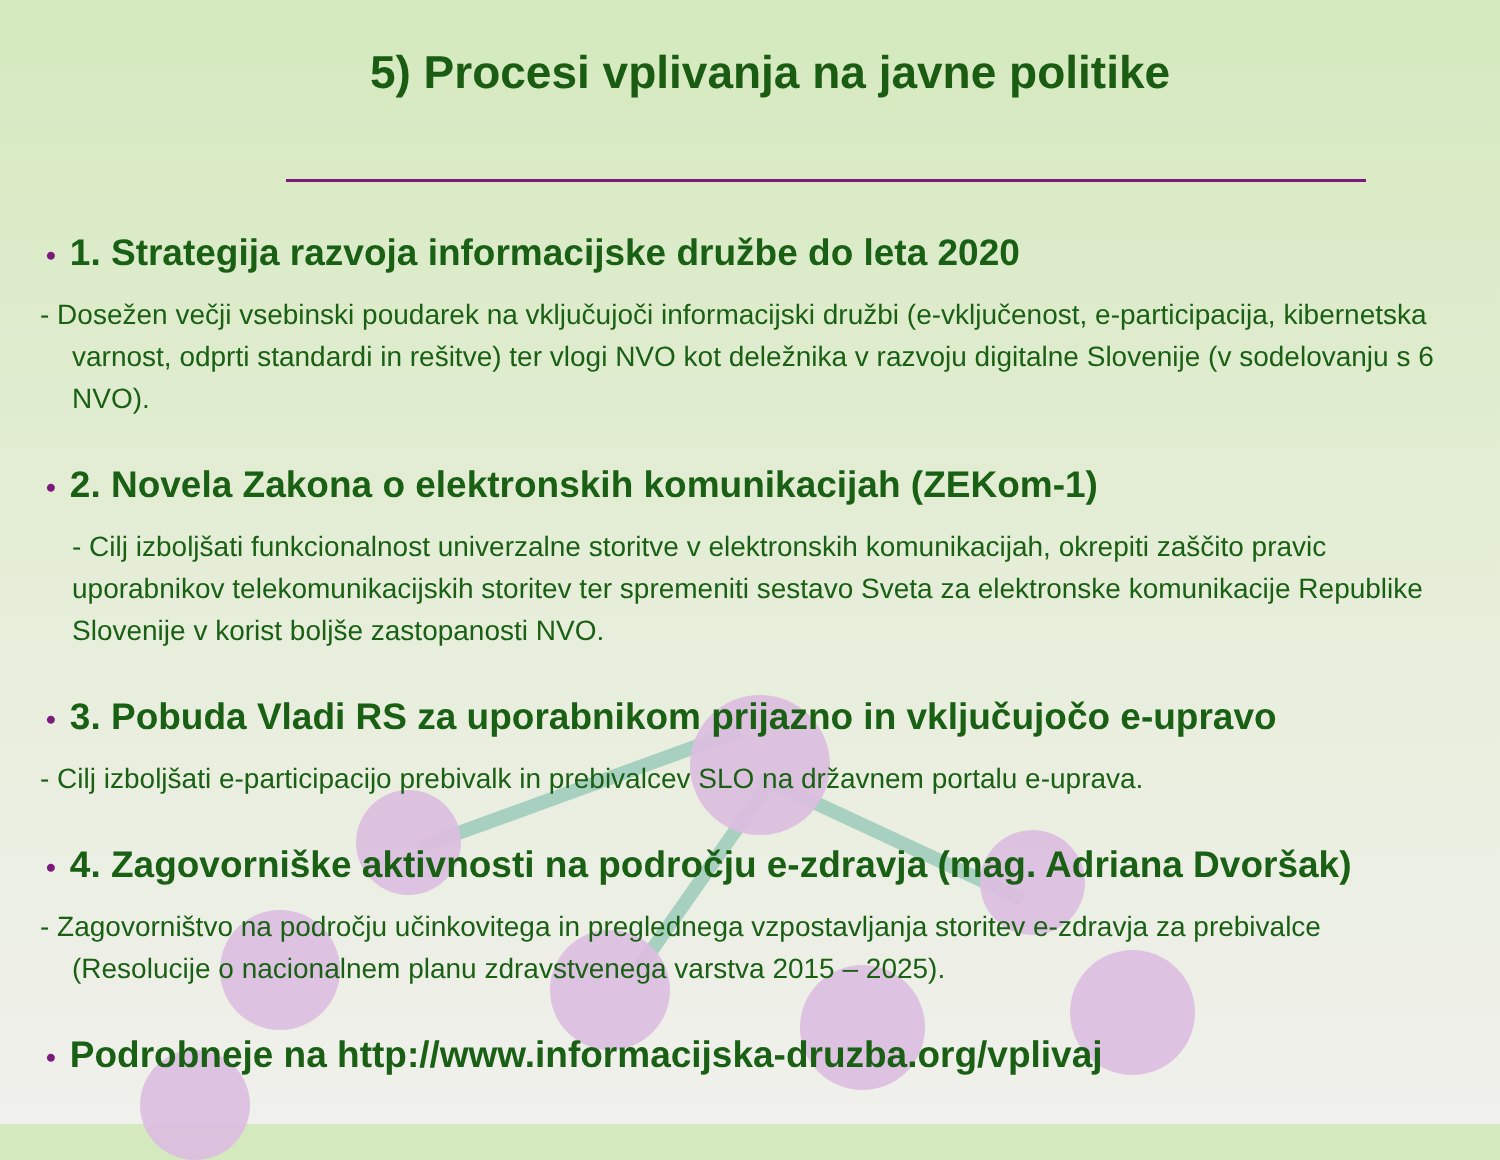5) Procesi vplivanja na javne politike
• 1. Strategija razvoja informacijske družbe do leta 2020
- Dosežen večji vsebinski poudarek na vključujoči informacijski družbi (e-vključenost, e-participacija, kibernetska varnost, odprti standardi in rešitve) ter vlogi NVO kot deležnika v razvoju digitalne Slovenije (v sodelovanju s 6 NVO).
• 2. Novela Zakona o elektronskih komunikacijah (ZEKom-1)
- Cilj izboljšati funkcionalnost univerzalne storitve v elektronskih komunikacijah, okrepiti zaščito pravic uporabnikov telekomunikacijskih storitev ter spremeniti sestavo Sveta za elektronske komunikacije Republike Slovenije v korist boljše zastopanosti NVO.
• 3. Pobuda Vladi RS za uporabnikom prijazno in vključujočo e-upravo
- Cilj izboljšati e-participacijo prebivalk in prebivalcev SLO na državnem portalu e-uprava.
• 4. Zagovorniške aktivnosti na področju e-zdravja (mag. Adriana Dvoršak)
- Zagovorništvo na področju učinkovitega in preglednega vzpostavljanja storitev e-zdravja za prebivalce (Resolucije o nacionalnem planu zdravstvenega varstva 2015 – 2025).
• Podrobneje na http://www.informacijska-druzba.org/vplivaj